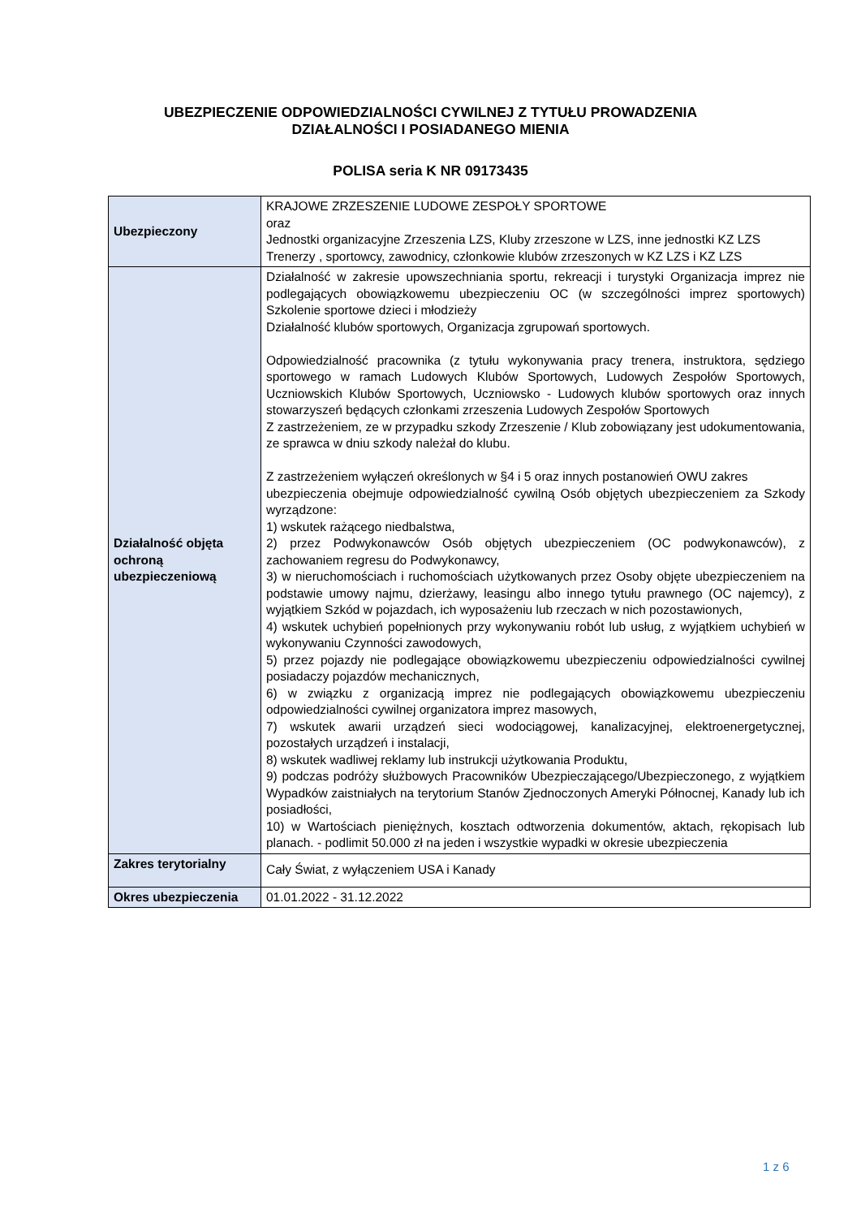UBEZPIECZENIE ODPOWIEDZIALNOŚCI CYWILNEJ Z TYTUŁU PROWADZENIA
DZIAŁALNOŚCI I POSIADANEGO MIENIA
POLISA seria K NR 09173435
| Ubezpieczony | KRAJOWE ZRZESZENIE LUDOWE ZESPOŁY SPORTOWE oraz Jednostki organizacyjne Zrzeszenia LZS, Kluby zrzeszone w LZS, inne jednostki KZ LZS Trenerzy , sportowcy, zawodnicy, członkowie klubów zrzeszonych w KZ LZS i KZ LZS |
| Działalność objęta ochroną ubezpieczeniową | Działalność w zakresie upowszechniania sportu, rekreacji i turystyki Organizacja imprez nie podlegających obowiązkowemu ubezpieczeniu OC (w szczególności imprez sportowych) Szkolenie sportowe dzieci i młodzieży Działalność klubów sportowych, Organizacja zgrupowań sportowych. Odpowiedzialność pracownika (z tytułu wykonywania pracy trenera, instruktora, sędziego sportowego w ramach Ludowych Klubów Sportowych, Ludowych Zespołów Sportowych, Uczniowskich Klubów Sportowych, Uczniowsko - Ludowych klubów sportowych oraz innych stowarzyszeń będących członkami zrzeszenia Ludowych Zespołów Sportowych Z zastrzeżeniem, ze w przypadku szkody Zrzeszenie / Klub zobowiązany jest udokumentowania, ze sprawca w dniu szkody należał do klubu. Z zastrzeżeniem wyłączeń określonych w §4 i 5 oraz innych postanowień OWU zakres ubezpieczenia obejmuje odpowiedzialność cywilną Osób objętych ubezpieczeniem za Szkody wyrządzone: 1) wskutek rażącego niedbalstwa, 2) przez Podwykonawców Osób objętych ubezpieczeniem (OC podwykonawców), z zachowaniem regresu do Podwykonawcy, 3) w nieruchomościach i ruchomościach użytkowanych przez Osoby objęte ubezpieczeniem na podstawie umowy najmu, dzierżawy, leasingu albo innego tytułu prawnego (OC najemcy), z wyjątkiem Szkód w pojazdach, ich wyposażeniu lub rzeczach w nich pozostawionych, 4) wskutek uchybień popełnionych przy wykonywaniu robót lub usług, z wyjątkiem uchybień w wykonywaniu Czynności zawodowych, 5) przez pojazdy nie podlegające obowiązkowemu ubezpieczeniu odpowiedzialności cywilnej posiadaczy pojazdów mechanicznych, 6) w związku z organizacją imprez nie podlegających obowiązkowemu ubezpieczeniu odpowiedzialności cywilnej organizatora imprez masowych, 7) wskutek awarii urządzeń sieci wodociągowej, kanalizacyjnej, elektroenergetycznej, pozostałych urządzeń i instalacji, 8) wskutek wadliwej reklamy lub instrukcji użytkowania Produktu, 9) podczas podróży służbowych Pracowników Ubezpieczającego/Ubezpieczonego, z wyjątkiem Wypadków zaistniałych na terytorium Stanów Zjednoczonych Ameryki Północnej, Kanady lub ich posiadłości, 10) w Wartościach pieniężnych, kosztach odtworzenia dokumentów, aktach, rękopisach lub planach. - podlimit 50.000 zł na jeden i wszystkie wypadki w okresie ubezpieczenia |
| Zakres terytorialny | Cały Świat, z wyłączeniem USA i Kanady |
| Okres ubezpieczenia | 01.01.2022 - 31.12.2022 |
1 z 6